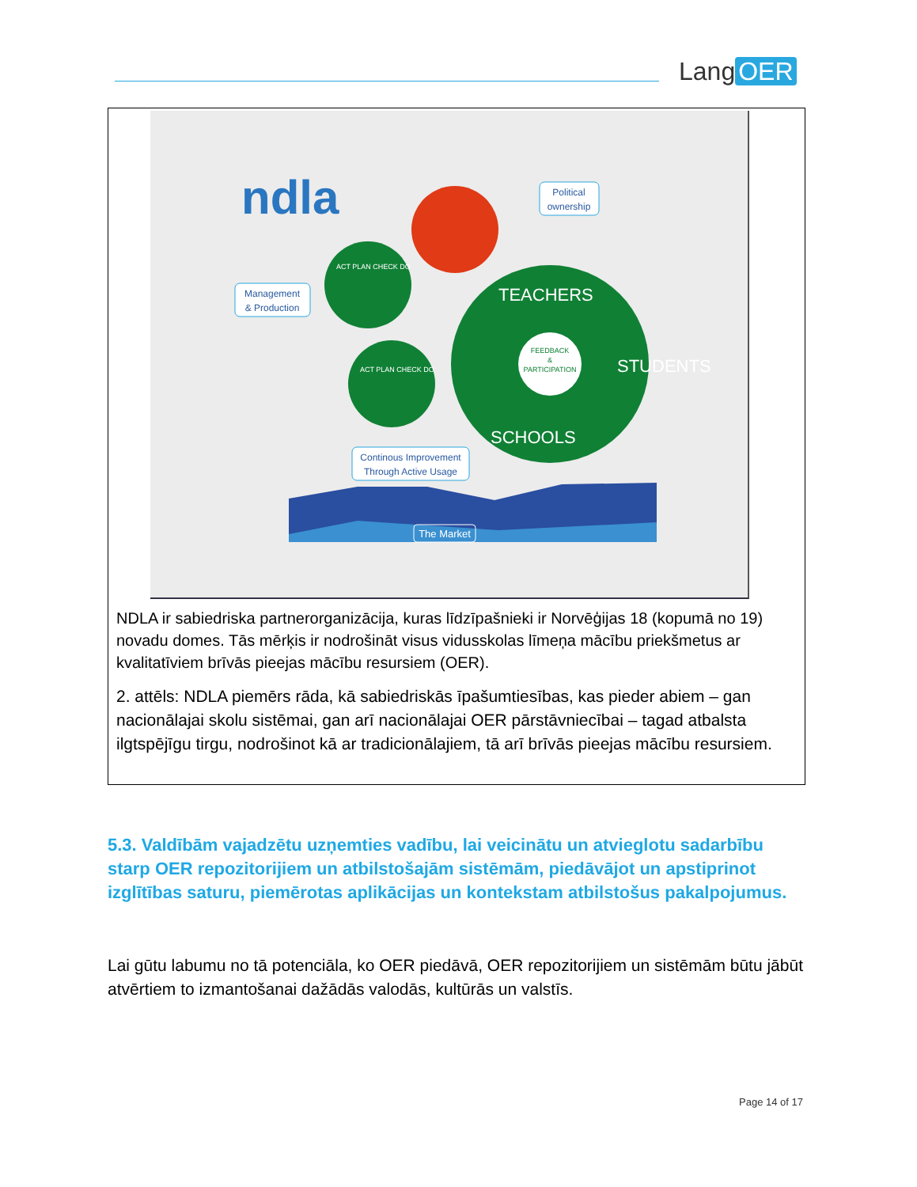Lang OER
ndla
FEEDBACK
&
PARTICIPATION
TEACHERS
STUDENTS
SCHOOLS
ACT PLAN CHECK DO
ACT PLAN CHECK DO
Political
ownership
Management
& Production
Continous Improvement
Through Active Usage
The Market
NDLA ir sabiedriska partnerorganizācija, kuras līdzīpašnieki ir Norvēģijas 18 (kopumā no 19) novadu domes. Tās mērķis ir nodrošināt visus vidusskolas līmeņa mācību priekšmetus ar kvalitatīviem brīvās pieejas mācību resursiem (OER).
2. attēls: NDLA piemērs rāda, kā sabiedriskās īpašumtiesības, kas pieder abiem – gan nacionālajai skolu sistēmai, gan arī nacionālajai OER pārstāvniecībai – tagad atbalsta ilgtspējīgu tirgu, nodrošinot kā ar tradicionālajiem, tā arī brīvās pieejas mācību resursiem.
5.3. Valdībām vajadzētu uzņemties vadību, lai veicinātu un atvieglotu sadarbību starp OER repozitorijiem un atbilstošajām sistēmām, piedāvājot un apstiprinot izglītības saturu, piemērotas aplikācijas un kontekstam atbilstošus pakalpojumus.
Lai gūtu labumu no tā potenciāla, ko OER piedāvā, OER repozitorijiem un sistēmām būtu jābūt atvērtiem to izmantošanai dažādās valodās, kultūrās un valstīs.
Page 14 of 17